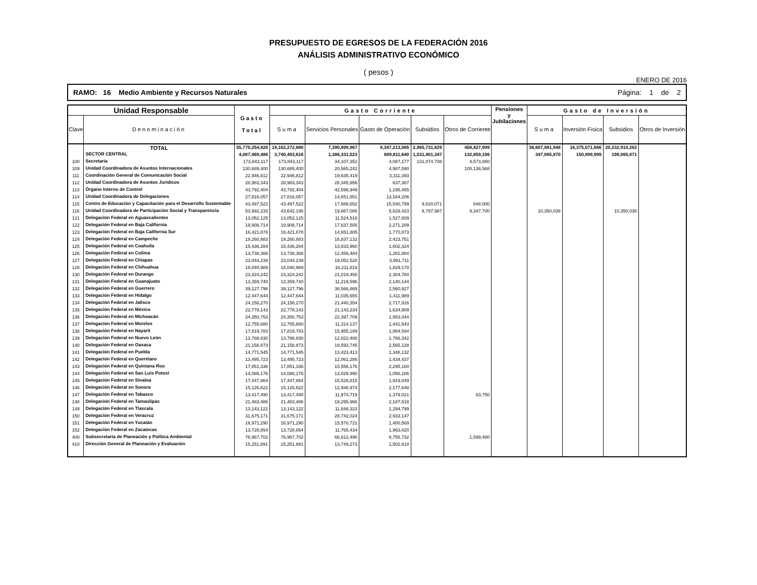PRESUPUESTO DE EGRESOS DE LA FEDERACIÓN 2016
ANÁLISIS ADMINISTRATIVO ECONÓMICO
( pesos )
ENERO DE 2016
RAMO: 16 Medio Ambiente y Recursos Naturales Página: 1 de 2
| Unidad Responsable | | Gasto Total | Gasto Corriente | | | | | Pensiones y Jubilaciones | Gasto de Inversión | | | |
| --- | --- | --- | --- | --- | --- | --- | --- | --- | --- | --- | --- | --- |
| Clave | Denominación | | Suma | Servicios Personales | Gasto de Operación | Subsidios | Otros de Corriente | | Suma | Inversión Física | Subsidios | Otros de Inversión |
| | TOTAL | 55,770,254,828 | 19,162,272,880 | 7,390,899,967 | 8,347,213,085 | 2,965,731,829 | 458,427,999 | | 36,607,981,948 | 16,375,071,686 | 20,232,910,262 | |
| | SECTOR CENTRAL | 4,087,469,486 | 3,740,403,616 | 1,386,331,523 | 689,811,640 | 1,531,401,347 | 132,859,106 | | 347,065,870 | 150,999,999 | 196,065,871 | |
| 100 | Secretaría | 173,843,117 | 173,843,117 | 34,107,352 | 4,087,177 | 131,074,708 | 4,573,880 | | | | | |
| 109 | Unidad Coordinadora de Asuntos Internacionales | 130,689,400 | 130,689,400 | 20,565,242 | 4,987,590 | | 105,136,568 | | | | | |
| 111 | Coordinación General de Comunicación Social | 22,946,812 | 22,946,812 | 19,635,419 | 3,311,393 | | | | | | | |
| 112 | Unidad Coordinadora de Asuntos Jurídicos | 28,983,343 | 28,983,343 | 28,345,956 | 637,387 | | | | | | | |
| 113 | Órgano Interno de Control | 43,792,404 | 43,792,404 | 42,596,949 | 1,195,455 | | | | | | | |
| 114 | Unidad Coordinadora de Delegaciones | 27,816,057 | 27,816,057 | 14,651,851 | 13,164,206 | | | | | | | |
| 115 | Centro de Educación y Capacitación para el Desarrollo Sustentable | 43,497,522 | 43,497,522 | 17,688,652 | 15,540,799 | 9,620,071 | 648,000 | | | | | |
| 116 | Unidad Coordinadora de Participación Social y Transparencia | 53,992,233 | 43,642,195 | 19,867,085 | 5,629,423 | 8,797,987 | 9,347,700 | | 10,350,038 | | 10,350,038 | |
| 121 | Delegación Federal en Aguascalientes | 13,052,125 | 13,052,125 | 11,524,516 | 1,527,609 | | | | | | | |
| 122 | Delegación Federal en Baja California | 19,908,714 | 19,908,714 | 17,637,505 | 2,271,209 | | | | | | | |
| 123 | Delegación Federal en Baja California Sur | 16,421,878 | 16,421,878 | 14,651,805 | 1,770,073 | | | | | | | |
| 124 | Delegación Federal en Campeche | 19,260,883 | 19,260,883 | 16,837,132 | 2,423,751 | | | | | | | |
| 125 | Delegación Federal en Coahuila | 15,436,284 | 15,436,284 | 13,833,960 | 1,602,324 | | | | | | | |
| 126 | Delegación Federal en Colima | 13,738,368 | 13,738,368 | 12,456,484 | 1,281,884 | | | | | | | |
| 127 | Delegación Federal en Chiapas | 23,044,239 | 23,044,239 | 19,052,528 | 3,991,711 | | | | | | | |
| 128 | Delegación Federal en Chihuahua | 18,040,989 | 18,040,989 | 16,211,819 | 1,829,170 | | | | | | | |
| 130 | Delegación Federal en Durango | 23,324,242 | 23,324,242 | 21,019,458 | 2,304,784 | | | | | | | |
| 131 | Delegación Federal en Guanajuato | 13,359,740 | 13,359,740 | 11,219,596 | 2,140,144 | | | | | | | |
| 132 | Delegación Federal en Guerrero | 39,127,796 | 39,127,796 | 36,566,869 | 2,560,927 | | | | | | | |
| 133 | Delegación Federal en Hidalgo | 12,447,644 | 12,447,644 | 11,035,655 | 1,411,989 | | | | | | | |
| 134 | Delegación Federal en Jalisco | 24,158,270 | 24,158,270 | 21,440,354 | 2,717,916 | | | | | | | |
| 135 | Delegación Federal en México | 22,778,143 | 22,778,143 | 21,143,234 | 1,634,909 | | | | | | | |
| 136 | Delegación Federal en Michoacán | 24,350,753 | 24,350,753 | 22,397,709 | 1,953,044 | | | | | | | |
| 137 | Delegación Federal en Morelos | 12,755,680 | 12,755,680 | 11,314,137 | 1,441,543 | | | | | | | |
| 138 | Delegación Federal en Nayarit | 17,819,783 | 17,819,783 | 15,955,189 | 1,864,594 | | | | | | | |
| 139 | Delegación Federal en Nuevo León | 13,788,830 | 13,788,830 | 12,022,488 | 1,766,342 | | | | | | | |
| 140 | Delegación Federal en Oaxaca | 21,158,873 | 21,158,873 | 18,593,745 | 2,565,128 | | | | | | | |
| 141 | Delegación Federal en Puebla | 14,771,545 | 14,771,545 | 13,423,413 | 1,348,132 | | | | | | | |
| 142 | Delegación Federal en Querétaro | 13,495,723 | 13,495,723 | 12,061,286 | 1,434,437 | | | | | | | |
| 143 | Delegación Federal en Quintana Roo | 17,851,336 | 17,851,336 | 15,556,176 | 2,295,160 | | | | | | | |
| 144 | Delegación Federal en San Luis Potosí | 14,086,176 | 14,086,176 | 13,029,990 | 1,056,186 | | | | | | | |
| 145 | Delegación Federal en Sinaloa | 17,447,864 | 17,447,864 | 15,528,815 | 1,919,049 | | | | | | | |
| 146 | Delegación Federal en Sonora | 15,126,622 | 15,126,622 | 12,948,974 | 2,177,648 | | | | | | | |
| 147 | Delegación Federal en Tabasco | 13,417,490 | 13,417,490 | 11,974,719 | 1,379,021 | | 63,750 | | | | | |
| 148 | Delegación Federal en Tamaulipas | 21,483,486 | 21,483,486 | 19,295,968 | 2,187,518 | | | | | | | |
| 149 | Delegación Federal en Tlaxcala | 13,143,122 | 13,143,122 | 11,848,323 | 1,294,799 | | | | | | | |
| 150 | Delegación Federal en Veracruz | 31,675,171 | 31,675,171 | 28,742,024 | 2,933,147 | | | | | | | |
| 151 | Delegación Federal en Yucatán | 16,971,290 | 16,971,290 | 15,570,721 | 1,400,569 | | | | | | | |
| 152 | Delegación Federal en Zacatecas | 13,728,854 | 13,728,854 | 11,765,434 | 1,963,420 | | | | | | | |
| 400 | Subsecretaría de Planeación y Política Ambiental | 76,967,702 | 76,967,702 | 66,612,490 | 8,755,732 | | 1,599,480 | | | | | |
| 410 | Dirección General de Planeación y Evaluación | 15,251,891 | 15,251,891 | 13,749,273 | 1,502,618 | | | | | | | |